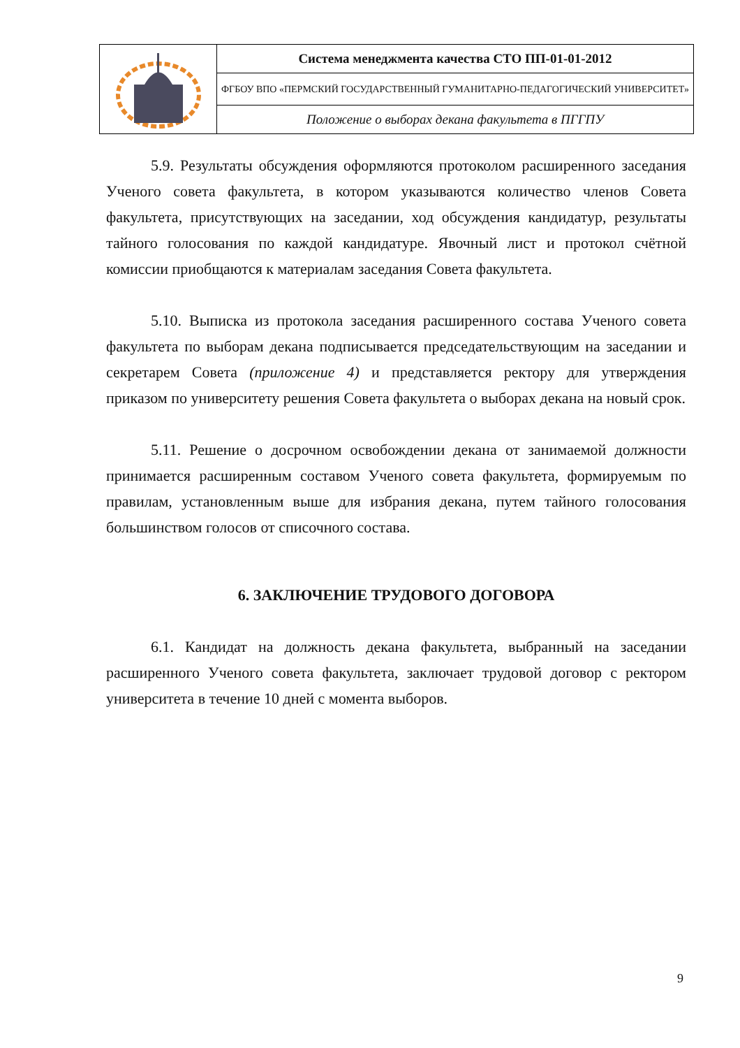| | Система менеджмента качества СТО ПП-01-01-2012 |
| | ФГБОУ ВПО «ПЕРМСКИЙ ГОСУДАРСТВЕННЫЙ ГУМАНИТАРНО-ПЕДАГОГИЧЕСКИЙ УНИВЕРСИТЕТ» |
| | Положение о выборах декана факультета в ПГГПУ |
5.9. Результаты обсуждения оформляются протоколом расширенного заседания Ученого совета факультета, в котором указываются количество членов Совета факультета, присутствующих на заседании, ход обсуждения кандидатур, результаты тайного голосования по каждой кандидатуре. Явочный лист и протокол счётной комиссии приобщаются к материалам заседания Совета факультета.
5.10. Выписка из протокола заседания расширенного состава Ученого совета факультета по выборам декана подписывается председательствующим на заседании и секретарем Совета (приложение 4) и представляется ректору для утверждения приказом по университету решения Совета факультета о выборах декана на новый срок.
5.11. Решение о досрочном освобождении декана от занимаемой должности принимается расширенным составом Ученого совета факультета, формируемым по правилам, установленным выше для избрания декана, путем тайного голосования большинством голосов от списочного состава.
6. ЗАКЛЮЧЕНИЕ ТРУДОВОГО ДОГОВОРА
6.1. Кандидат на должность декана факультета, выбранный на заседании расширенного Ученого совета факультета, заключает трудовой договор с ректором университета в течение 10 дней с момента выборов.
9